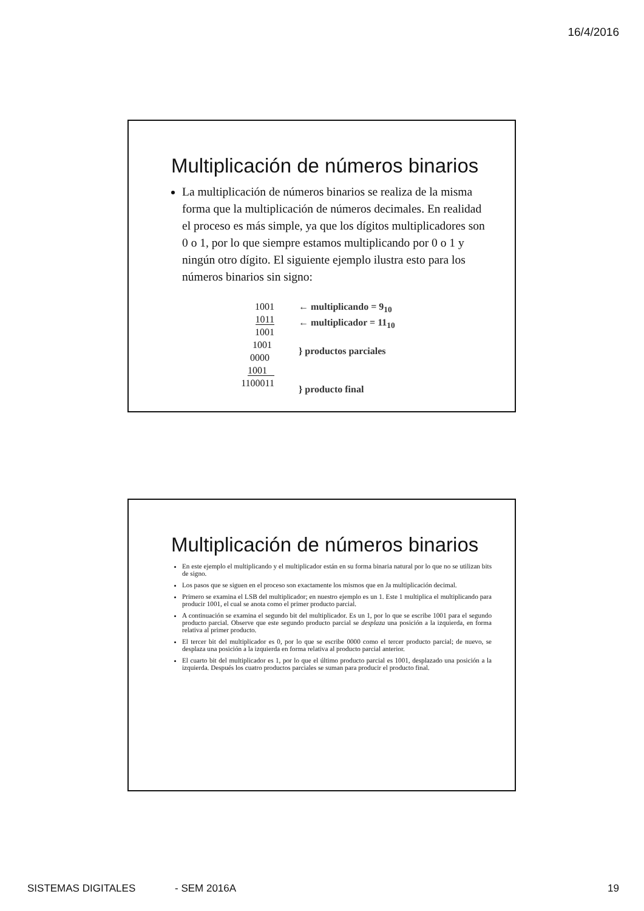16/4/2016
Multiplicación de números binarios
La multiplicación de números binarios se realiza de la misma forma que la multiplicación de números decimales. En realidad el proceso es más simple, ya que los dígitos multiplicadores son 0 o 1, por lo que siempre estamos multiplicando por 0 o 1 y ningún otro dígito. El siguiente ejemplo ilustra esto para los números binarios sin signo:
1001
1011
1001
1001
0000
1001
1100011
← multiplicando = 9<sub>10</sub>
← multiplicador = 11<sub>10</sub>
} productos parciales
} producto final
Multiplicación de números binarios
En este ejemplo el multiplicando y el multiplicador están en su forma binaria natural por lo que no se utilizan bits de signo.
Los pasos que se siguen en el proceso son exactamente los mismos que en Ja multiplicación decimal.
Primero se examina el LSB del multiplicador; en nuestro ejemplo es un 1. Este 1 multiplica el multiplicando para producir 1001, el cual se anota como el primer producto parcial.
A continuación se examina el segundo bit del multiplicador. Es un 1, por lo que se escribe 1001 para el segundo producto parcial. Observe que este segundo producto parcial se desplaza una posición a la izquierda, en forma relativa al primer producto.
El tercer bit del multiplicador es 0, por lo que se escribe 0000 como el tercer producto parcial; de nuevo, se desplaza una posición a la izquierda en forma relativa al producto parcial anterior.
El cuarto bit del multiplicador es 1, por lo que el último producto parcial es 1001, desplazado una posición a la izquierda. Después los cuatro productos parciales se suman para producir el producto final.
SISTEMAS DIGITALES - SEM 2016A 19